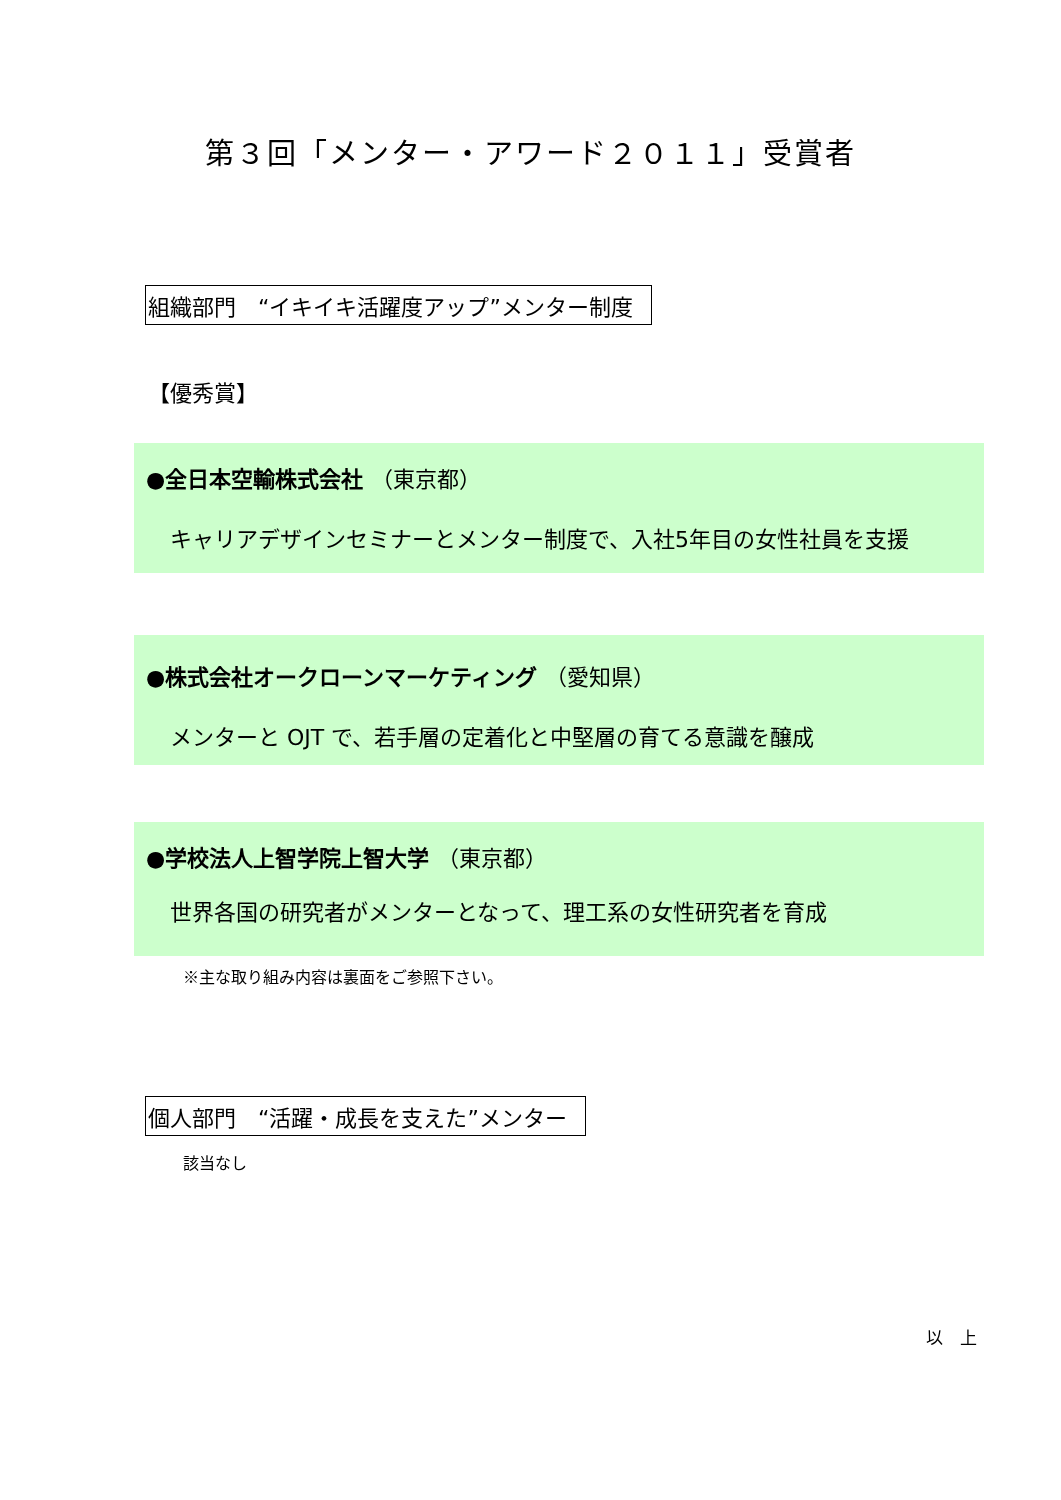第３回「メンター・アワード２０１１」受賞者
組織部門　“イキイキ活躍度アップ”メンター制度
【優秀賞】
●全日本空輸株式会社 （東京都）
キャリアデザインセミナーとメンター制度で、入社5年目の女性社員を支援
●株式会社オークローンマーケティング （愛知県）
メンターと OJT で、若手層の定着化と中堅層の育てる意識を醸成
●学校法人上智学院上智大学 （東京都）
世界各国の研究者がメンターとなって、理工系の女性研究者を育成
※主な取り組み内容は裏面をご参照下さい。
個人部門　“活躍・成長を支えた”メンター
該当なし
以　上